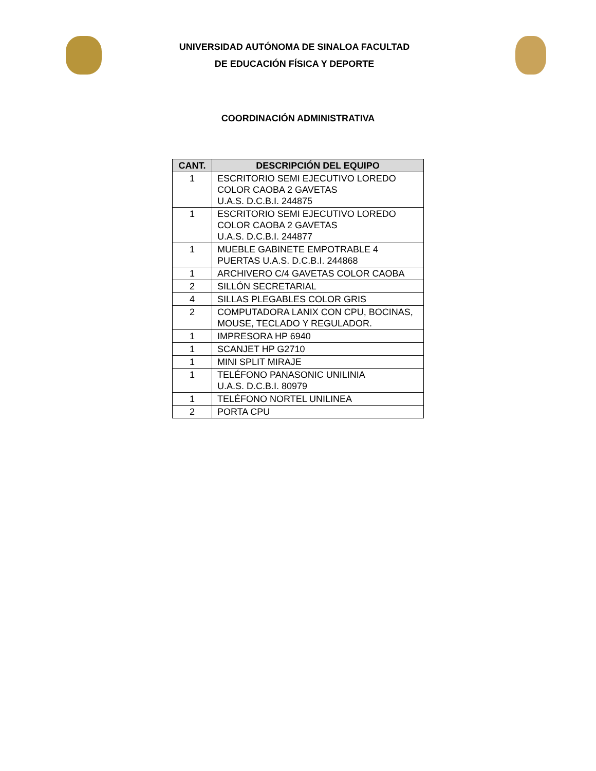UNIVERSIDAD AUTÓNOMA DE SINALOA FACULTAD
DE EDUCACIÓN FÍSICA Y DEPORTE
COORDINACIÓN ADMINISTRATIVA
| CANT. | DESCRIPCIÓN DEL EQUIPO |
| --- | --- |
| 1 | ESCRITORIO SEMI EJECUTIVO LOREDO COLOR CAOBA 2 GAVETAS U.A.S. D.C.B.I. 244875 |
| 1 | ESCRITORIO SEMI EJECUTIVO LOREDO COLOR CAOBA 2 GAVETAS U.A.S. D.C.B.I. 244877 |
| 1 | MUEBLE GABINETE EMPOTRABLE 4 PUERTAS U.A.S. D.C.B.I. 244868 |
| 1 | ARCHIVERO C/4 GAVETAS COLOR CAOBA |
| 2 | SILLÓN SECRETARIAL |
| 4 | SILLAS PLEGABLES COLOR GRIS |
| 2 | COMPUTADORA LANIX CON CPU, BOCINAS, MOUSE, TECLADO Y REGULADOR. |
| 1 | IMPRESORA HP 6940 |
| 1 | SCANJET HP G2710 |
| 1 | MINI SPLIT MIRAJE |
| 1 | TELÉFONO PANASONIC UNILINIA U.A.S. D.C.B.I. 80979 |
| 1 | TELÉFONO NORTEL UNILINEA |
| 2 | PORTA CPU |